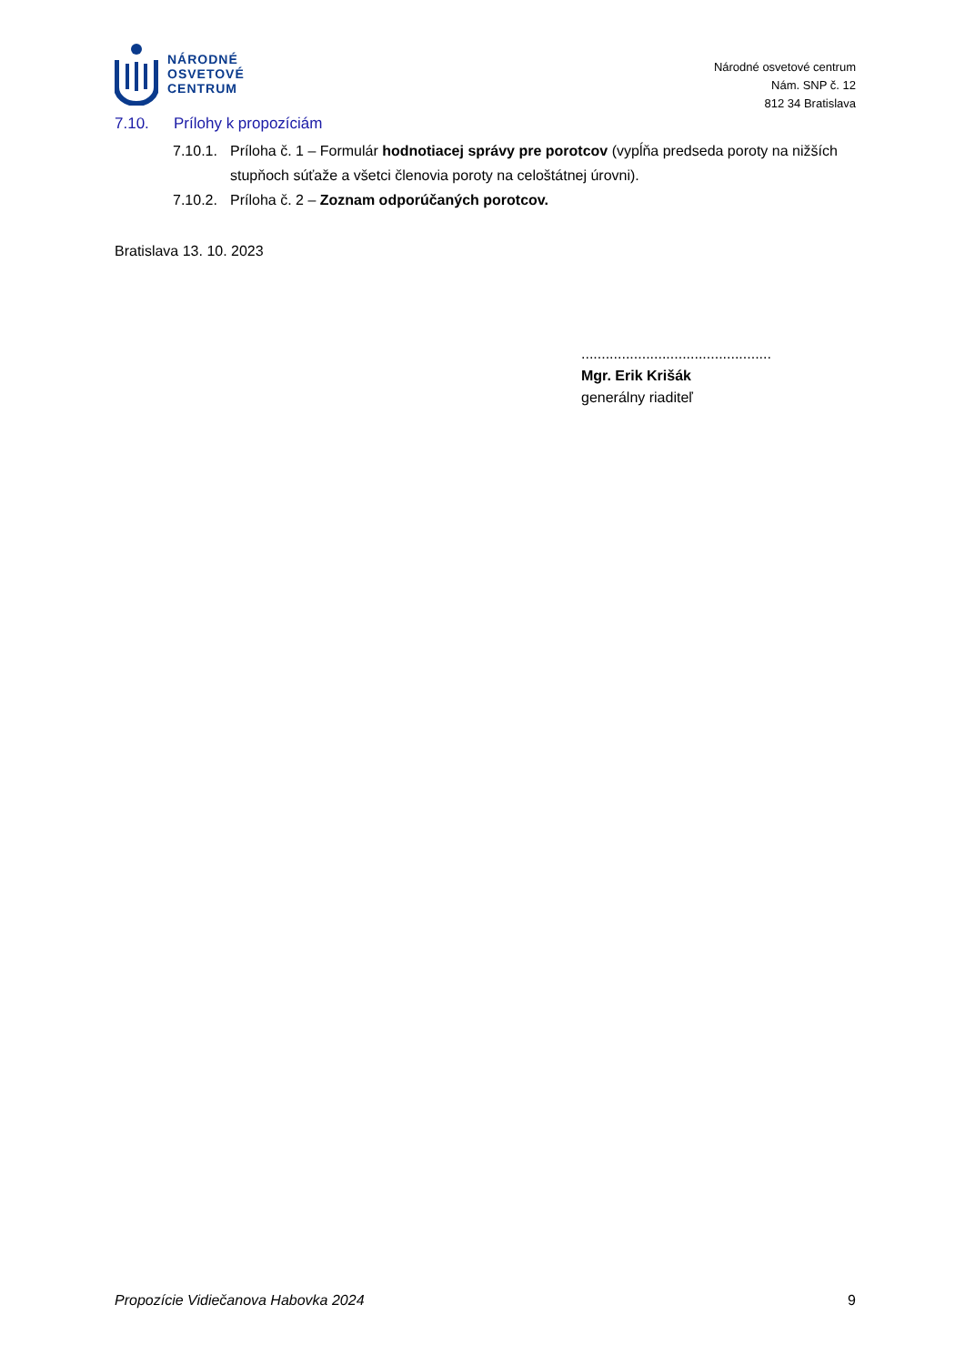NÁRODNÉ
OSVETOVÉ
CENTRUM
Národné osvetové centrum
Nám. SNP č. 12
812 34 Bratislava
7.10. Prílohy k propozíciám
7.10.1.
Príloha č. 1 – Formulár hodnotiacej správy pre porotcov (vypĺňa predseda poroty na nižších stupňoch súťaže a všetci členovia poroty na celoštátnej úrovni).
7.10.2.
Príloha č. 2 – Zoznam odporúčaných porotcov.
Bratislava 13. 10. 2023
...............................................
Mgr. Erik Krišák
generálny riaditeľ
Propozície Vidiečanova Habovka 2024 9